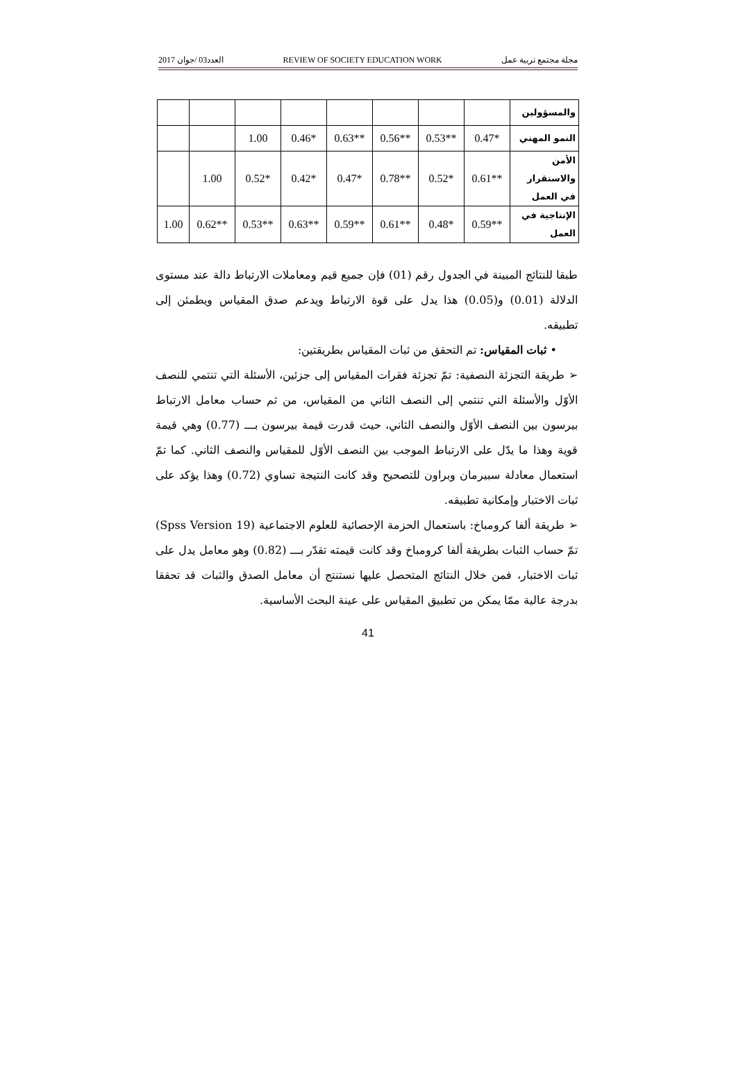العدد03 /جوان 2017 REVIEW OF SOCIETY EDUCATION WORK مجلة مجتمع تربية عمل
| والمسؤولين | | | | | | | | |
| النمو المهني | *0.47 | **0.53 | **0.56 | **0.63 | *0.46 | 1.00 | | |
| الأمن والاستقرار في العمل | **0.61 | *0.52 | **0.78 | *0.47 | *0.42 | *0.52 | 1.00 | |
| الإنتاجية في العمل | **0.59 | *0.48 | **0.61 | **0.59 | **0.63 | **0.53 | **0.62 | 1.00 |
طبقا للنتائج المبينة في الجدول رقم (01) فإن جميع قيم ومعاملات الارتباط دالة عند مستوى الدلالة (0.01) و(0.05) هذا يدل على قوة الارتباط ويدعم صدق المقياس ويطمئن إلى تطبيقه.
• ثبات المقياس: تم التحقق من ثبات المقياس بطريقتين:
➢ طريقة التجزئة النصفية: تمّ تجزئة فقرات المقياس إلى جزئين، الأسئلة التي تنتمي للنصف الأوّل والأسئلة التي تنتمي إلى النصف الثاني من المقياس، من ثم حساب معامل الارتباط بيرسون بين النصف الأوّل والنصف الثاني، حيث قدرت قيمة بيرسون بـــ (0.77) وهي قيمة قوية وهذا ما يدّل على الارتباط الموجب بين النصف الأوّل للمقياس والنصف الثاني. كما تمّ استعمال معادلة سبيرمان وبراون للتصحيح وقد كانت النتيجة تساوي (0.72) وهذا يؤكد على ثبات الاختبار وإمكانية تطبيقه.
➢ طريقة ألفا كرومباخ: باستعمال الحزمة الإحصائية للعلوم الاجتماعية (Spss Version 19) تمّ حساب الثبات بطريقة ألفا كرومباخ وقد كانت قيمته تقدّر بـــ (0.82) وهو معامل يدل على ثبات الاختبار، فمن خلال النتائج المتحصل عليها نستنتج أن معامل الصدق والثبات قد تحققا بدرجة عالية ممّا يمكن من تطبيق المقياس على عينة البحث الأساسية.
41